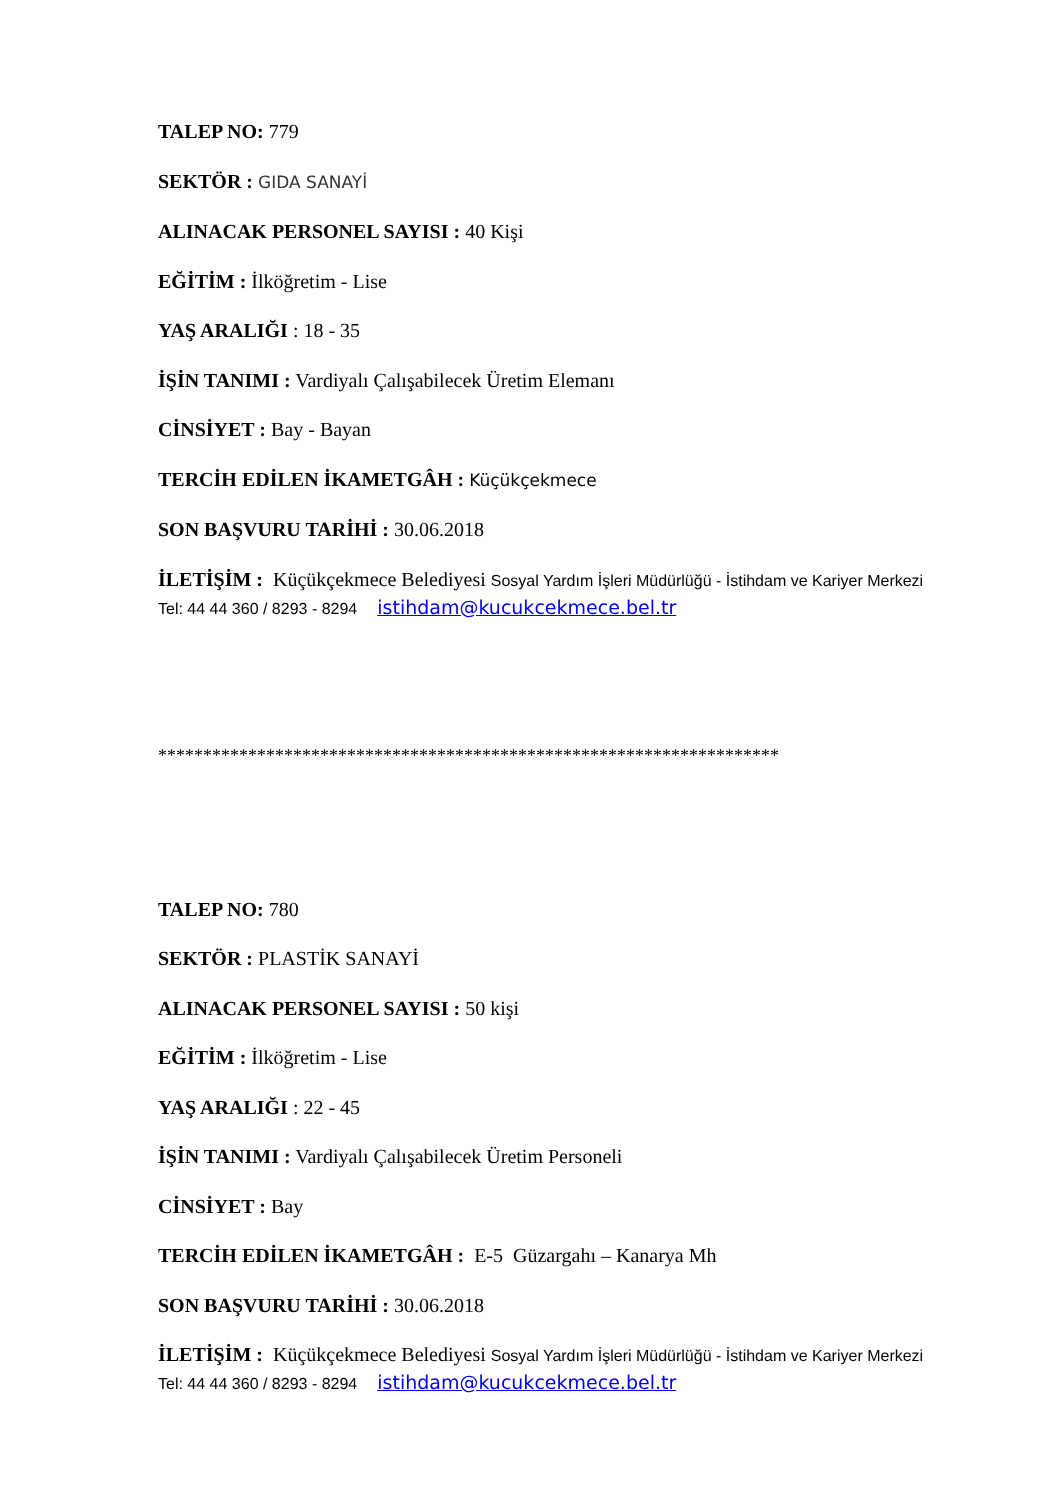TALEP NO: 779
SEKTÖR : GIDA SANAYİ
ALINACAK PERSONEL SAYISI : 40 Kişi
EĞİTİM : İlköğretim - Lise
YAŞ ARALIĞI : 18 - 35
İŞİN TANIMI : Vardiyalı Çalışabilecek Üretim Elemanı
CİNSİYET : Bay - Bayan
TERCİH EDİLEN İKAMETGÂH : Küçükçekmece
SON BAŞVURU TARİHİ : 30.06.2018
İLETİŞİM : Küçükçekmece Belediyesi Sosyal Yardım İşleri Müdürlüğü - İstihdam ve Kariyer Merkezi Tel: 44 44 360 / 8293 - 8294 istihdam@kucukcekmece.bel.tr
*********************************************************************
TALEP NO: 780
SEKTÖR : PLASTİK SANAYİ
ALINACAK PERSONEL SAYISI : 50 kişi
EĞİTİM : İlköğretim - Lise
YAŞ ARALIĞI : 22 - 45
İŞİN TANIMI : Vardiyalı Çalışabilecek Üretim Personeli
CİNSİYET : Bay
TERCİH EDİLEN İKAMETGÂH : E-5 Güzargahı – Kanarya Mh
SON BAŞVURU TARİHİ : 30.06.2018
İLETİŞİM : Küçükçekmece Belediyesi Sosyal Yardım İşleri Müdürlüğü - İstihdam ve Kariyer Merkezi Tel: 44 44 360 / 8293 - 8294 istihdam@kucukcekmece.bel.tr